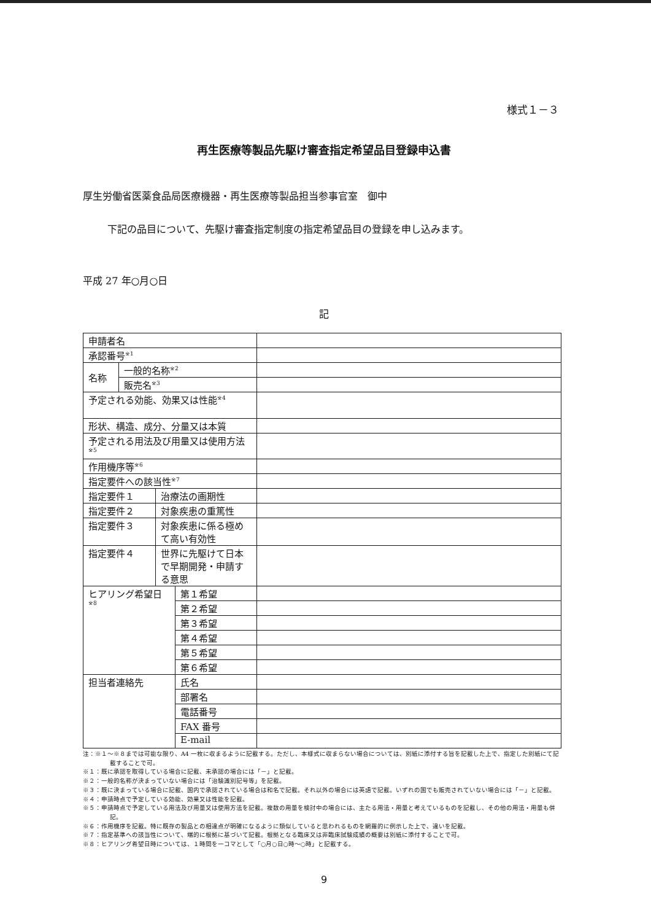様式１－３
再生医療等製品先駆け審査指定希望品目登録申込書
厚生労働省医薬食品局医療機器・再生医療等製品担当参事官室　御中
下記の品目について、先駆け審査指定制度の指定希望品目の登録を申し込みます。
平成 27 年○月○日
記
| 申請者名 | | | | |
| 承認番号<sup>※1</sup> | | | | |
| 名称 | 一般的名称<sup>※2</sup> | | | |
| | 販売名<sup>※3</sup> | | | |
| 予定される効能、効果又は性能<sup>※4</sup> | | | | |
| 形状、構造、成分、分量又は本質 | | | | |
| 予定される用法及び用量又は使用方法<sup>※5</sup> | | | | |
| 作用機序等<sup>※6</sup> | | | | |
| 指定要件への該当性<sup>※7</sup> | | | | |
| 指定要件１ | | 治療法の画期性 | | |
| 指定要件２ | | 対象疾患の重篤性 | | |
| 指定要件３ | | 対象疾患に係る極めて高い有効性 | | |
| 指定要件４ | | 世界に先駆けて日本で早期開発・申請する意思 | | |
| ヒアリング希望日<sup>※8</sup> | | | 第１希望 | |
| | | | 第２希望 | |
| | | | 第３希望 | |
| | | | 第４希望 | |
| | | | 第５希望 | |
| | | | 第６希望 | |
| 担当者連絡先 | | | 氏名 | |
| | | | 部署名 | |
| | | | 電話番号 | |
| | | | FAX 番号 | |
| | | | E-mail | |
注：※１～※８までは可能な限り、A4 一枚に収まるように記載する。ただし、本様式に収まらない場合については、別紙に添付する旨を記載した上で、指定した別紙にて記載することで可。
※１：既に承認を取得している場合に記載、未承認の場合には「－」と記載。
※２：一般的名称が決まっていない場合には「治験識別記号等」を記載。
※３：既に決まっている場合に記載、国内で承認されている場合は和名で記載。それ以外の場合には英語で記載。いずれの国でも販売されていない場合には「－」と記載。
※４：申請時点で予定している効能、効果又は性能を記載。
※５：申請時点で予定している用法及び用量又は使用方法を記載。複数の用量を検討中の場合には、主たる用法・用量と考えているものを記載し、その他の用法・用量も併記。
※６：作用機序を記載。特に既存の製品との相違点が明確になるように類似していると思われるものを網羅的に例示した上で、違いを記載。
※７：指定基準への該当性について、端的に根拠に基づいて記載。根拠となる臨床又は非臨床試験成績の概要は別紙に添付することで可。
※８：ヒアリング希望日時については、１時間を一コマとして「○月○日○時～○時」と記載する。
9